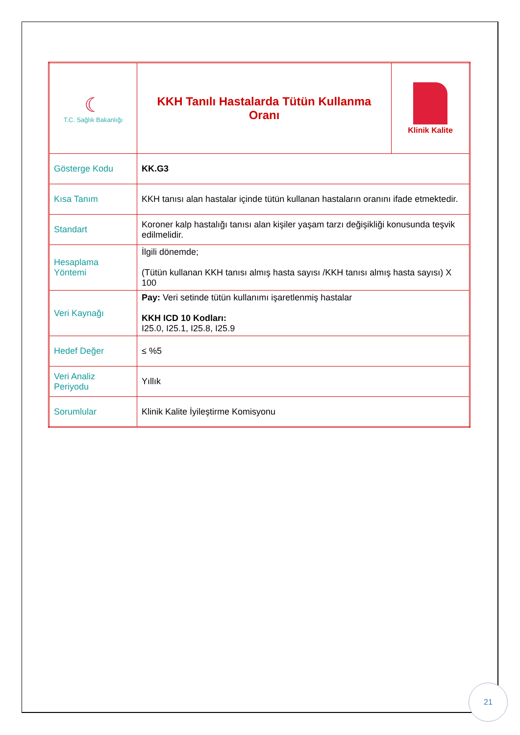| ☾ T.C. Sağlık Bakanlığı | KKH Tanılı Hastalarda Tütün Kullanma Oranı | Klinik Kalite |
| Gösterge Kodu | KK.G3 | |
| Kısa Tanım | KKH tanısı alan hastalar içinde tütün kullanan hastaların oranını ifade etmektedir. | |
| Standart | Koroner kalp hastalığı tanısı alan kişiler yaşam tarzı değişikliği konusunda teşvik edilmelidir. | |
| Hesaplama Yöntemi | İlgili dönemde; (Tütün kullanan KKH tanısı almış hasta sayısı /KKH tanısı almış hasta sayısı) X 100 | |
| Veri Kaynağı | Pay: Veri setinde tütün kullanımı işaretlenmiş hastalar KKH ICD 10 Kodları: I25.0, I25.1, I25.8, I25.9 | |
| Hedef Değer | ≤ %5 | |
| Veri Analiz Periyodu | Yıllık | |
| Sorumlular | Klinik Kalite İyileştirme Komisyonu | |
21